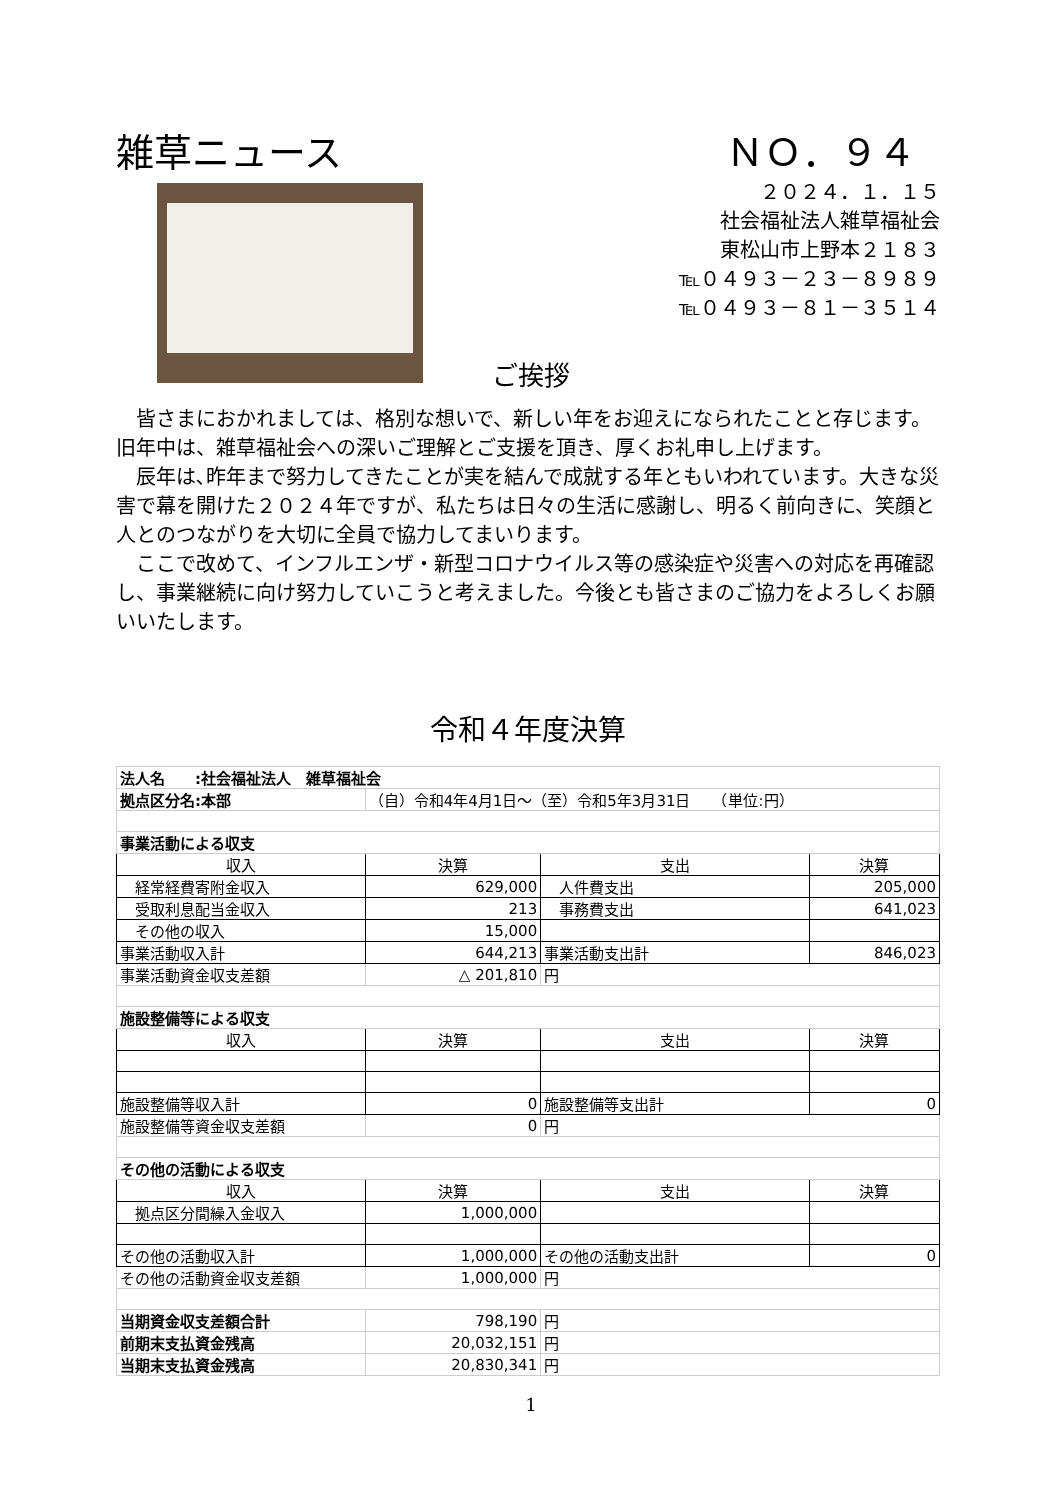雑草ニュース ＮＯ．９４
２０２４．１．１５
社会福祉法人雑草福祉会
東松山市上野本２１８３
℡０４９３－２３－８９８９
℡０４９３－８１－３５１４
ご挨拶
皆さまにおかれましては、格別な想いで、新しい年をお迎えになられたことと存じます。旧年中は、雑草福祉会への深いご理解とご支援を頂き、厚くお礼申し上げます。
辰年は､昨年まで努力してきたことが実を結んで成就する年ともいわれています。大きな災害で幕を開けた２０２４年ですが、私たちは日々の生活に感謝し、明るく前向きに、笑顔と人とのつながりを大切に全員で協力してまいります。
ここで改めて、インフルエンザ・新型コロナウイルス等の感染症や災害への対応を再確認し、事業継続に向け努力していこうと考えました。今後とも皆さまのご協力をよろしくお願いいたします。
令和４年度決算
| 法人名 :社会福祉法人 雑草福祉会 | | | |
| 拠点区分名:本部 | （自）令和4年4月1日～（至）令和5年3月31日 （単位:円） | | |
| 事業活動による収支 | | | |
| 収入 | 決算 | 支出 | 決算 |
| 経常経費寄附金収入 | 629,000 | 人件費支出 | 205,000 |
| 受取利息配当金収入 | 213 | 事務費支出 | 641,023 |
| その他の収入 | 15,000 | | |
| 事業活動収入計 | 644,213 | 事業活動支出計 | 846,023 |
| 事業活動資金収支差額 | △ 201,810 | 円 | |
| 施設整備等による収支 | | | |
| 収入 | 決算 | 支出 | 決算 |
| 施設整備等収入計 | 0 | 施設整備等支出計 | 0 |
| 施設整備等資金収支差額 | 0 | 円 | |
| その他の活動による収支 | | | |
| 収入 | 決算 | 支出 | 決算 |
| 拠点区分間繰入金収入 | 1,000,000 | | |
| その他の活動収入計 | 1,000,000 | その他の活動支出計 | 0 |
| その他の活動資金収支差額 | 1,000,000 | 円 | |
| 当期資金収支差額合計 | 798,190 | 円 | |
| 前期末支払資金残高 | 20,032,151 | 円 | |
| 当期末支払資金残高 | 20,830,341 | 円 | |
1